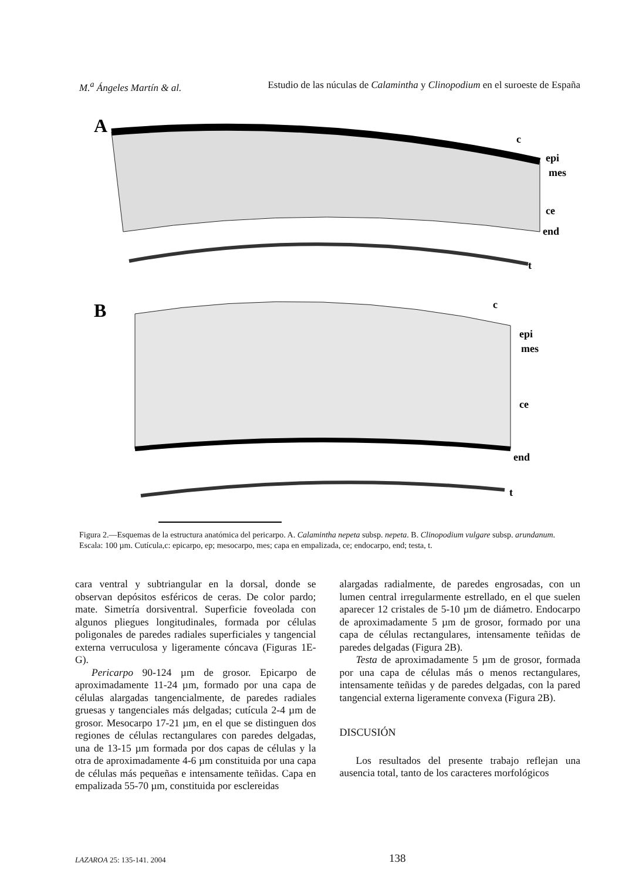M.<sup>a</sup> Ángeles Martín & al. Estudio de las núculas de Calamintha y Clinopodium en el suroeste de España
A
epi
mes
ce
end
t
c
B
epi
mes
ce
end
t
c
Figura 2.—Esquemas de la estructura anatómica del pericarpo. A. Calamintha nepeta subsp. nepeta. B. Clinopodium vulgare subsp. arundanum. Escala: 100 µm. Cutícula,c: epicarpo, ep; mesocarpo, mes; capa en empalizada, ce; endocarpo, end; testa, t.
cara ventral y subtriangular en la dorsal, donde se observan depósitos esféricos de ceras. De color pardo; mate. Simetría dorsiventral. Superficie foveolada con algunos pliegues longitudinales, formada por células poligonales de paredes radiales superficiales y tangencial externa verruculosa y ligeramente cóncava (Figuras 1E-G).
Pericarpo 90-124 µm de grosor. Epicarpo de aproximadamente 11-24 µm, formado por una capa de células alargadas tangencialmente, de paredes radiales gruesas y tangenciales más delgadas; cutícula 2-4 µm de grosor. Mesocarpo 17-21 µm, en el que se distinguen dos regiones de células rectangulares con paredes delgadas, una de 13-15 µm formada por dos capas de células y la otra de aproximadamente 4-6 µm constituida por una capa de células más pequeñas e intensamente teñidas. Capa en empalizada 55-70 µm, constituida por esclereidas
alargadas radialmente, de paredes engrosadas, con un lumen central irregularmente estrellado, en el que suelen aparecer 12 cristales de 5-10 µm de diámetro. Endocarpo de aproximadamente 5 µm de grosor, formado por una capa de células rectangulares, intensamente teñidas de paredes delgadas (Figura 2B).
Testa de aproximadamente 5 µm de grosor, formada por una capa de células más o menos rectangulares, intensamente teñidas y de paredes delgadas, con la pared tangencial externa ligeramente convexa (Figura 2B).
DISCUSIÓN
Los resultados del presente trabajo reflejan una ausencia total, tanto de los caracteres morfológicos
LAZAROA 25: 135-141. 2004 138